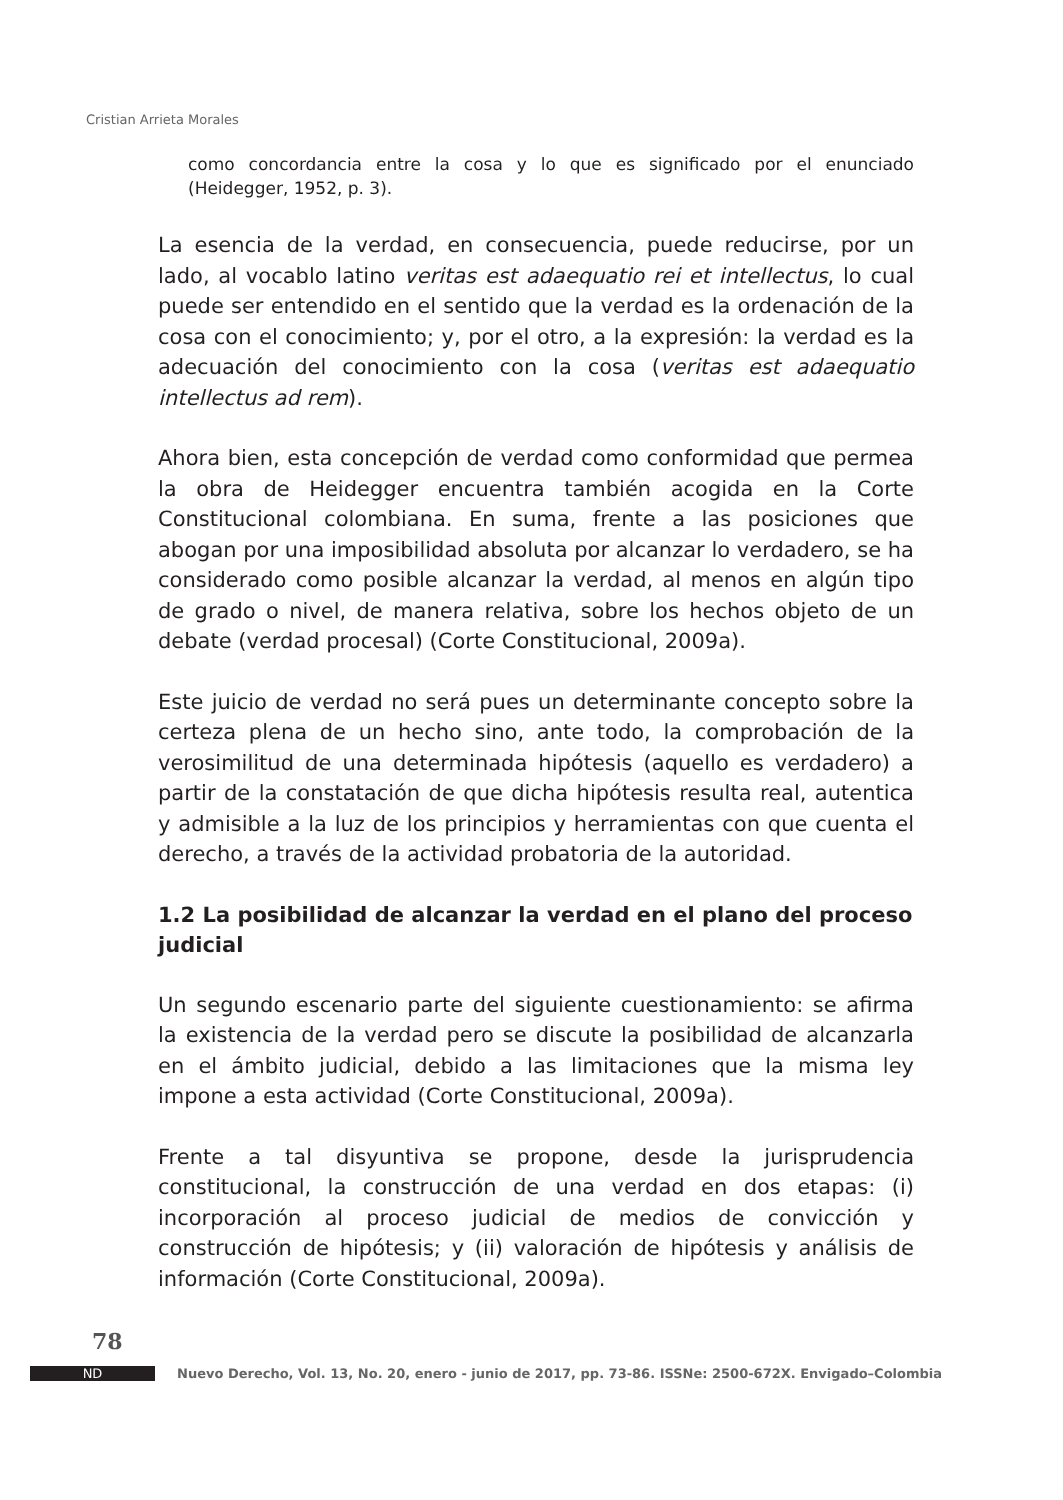Cristian Arrieta Morales
como concordancia entre la cosa y lo que es significado por el enunciado (Heidegger, 1952, p. 3).
La esencia de la verdad, en consecuencia, puede reducirse, por un lado, al vocablo latino veritas est adaequatio rei et intellectus, lo cual puede ser entendido en el sentido que la verdad es la ordenación de la cosa con el conocimiento; y, por el otro, a la expresión: la verdad es la adecuación del conocimiento con la cosa (veritas est adaequatio intellectus ad rem).
Ahora bien, esta concepción de verdad como conformidad que permea la obra de Heidegger encuentra también acogida en la Corte Constitucional colombiana. En suma, frente a las posiciones que abogan por una imposibilidad absoluta por alcanzar lo verdadero, se ha considerado como posible alcanzar la verdad, al menos en algún tipo de grado o nivel, de manera relativa, sobre los hechos objeto de un debate (verdad procesal) (Corte Constitucional, 2009a).
Este juicio de verdad no será pues un determinante concepto sobre la certeza plena de un hecho sino, ante todo, la comprobación de la verosimilitud de una determinada hipótesis (aquello es verdadero) a partir de la constatación de que dicha hipótesis resulta real, autentica y admisible a la luz de los principios y herramientas con que cuenta el derecho, a través de la actividad probatoria de la autoridad.
1.2 La posibilidad de alcanzar la verdad en el plano del proceso judicial
Un segundo escenario parte del siguiente cuestionamiento: se afirma la existencia de la verdad pero se discute la posibilidad de alcanzarla en el ámbito judicial, debido a las limitaciones que la misma ley impone a esta actividad (Corte Constitucional, 2009a).
Frente a tal disyuntiva se propone, desde la jurisprudencia constitucional, la construcción de una verdad en dos etapas: (i) incorporación al proceso judicial de medios de convicción y construcción de hipótesis; y (ii) valoración de hipótesis y análisis de información (Corte Constitucional, 2009a).
78
ND
Nuevo Derecho, Vol. 13, No. 20, enero - junio de 2017, pp. 73-86. ISSNe: 2500-672X. Envigado–Colombia